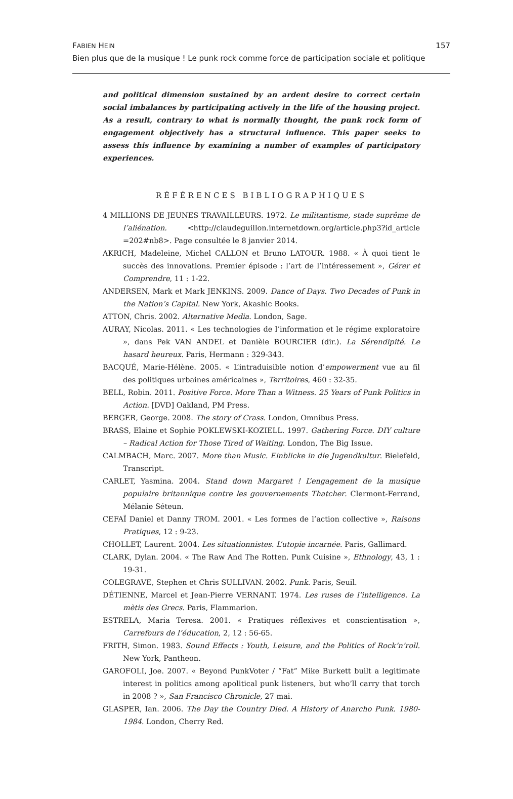157 FABIEN HEIN
Bien plus que de la musique ! Le punk rock comme force de participation sociale et politique
and political dimension sustained by an ardent desire to correct certain social imbalances by participating actively in the life of the housing project. As a result, contrary to what is normally thought, the punk rock form of engagement objectively has a structural influence. This paper seeks to assess this influence by examining a number of examples of participatory experiences.
RÉFÉRENCES BIBLIOGRAPHIQUES
4 MILLIONS DE JEUNES TRAVAILLEURS. 1972. Le militantisme, stade suprême de l’aliénation. <http://claudeguillon.internetdown.org/article.php3?id_article =202#nb8>. Page consultée le 8 janvier 2014.
AKRICH, Madeleine, Michel CALLON et Bruno LATOUR. 1988. « À quoi tient le succès des innovations. Premier épisode : l’art de l’intéressement », Gérer et Comprendre, 11 : 1-22.
ANDERSEN, Mark et Mark JENKINS. 2009. Dance of Days. Two Decades of Punk in the Nation’s Capital. New York, Akashic Books.
ATTON, Chris. 2002. Alternative Media. London, Sage.
AURAY, Nicolas. 2011. « Les technologies de l’information et le régime exploratoire », dans Pek VAN ANDEL et Danièle BOURCIER (dir.). La Sérendipité. Le hasard heureux. Paris, Hermann : 329-343.
BACQUÉ, Marie-Hélène. 2005. « L’intraduisible notion d’empowerment vue au fil des politiques urbaines américaines », Territoires, 460 : 32-35.
BELL, Robin. 2011. Positive Force. More Than a Witness. 25 Years of Punk Politics in Action. [DVD] Oakland, PM Press.
BERGER, George. 2008. The story of Crass. London, Omnibus Press.
BRASS, Elaine et Sophie POKLEWSKI-KOZIELL. 1997. Gathering Force. DIY culture – Radical Action for Those Tired of Waiting. London, The Big Issue.
CALMBACH, Marc. 2007. More than Music. Einblicke in die Jugendkultur. Bielefeld, Transcript.
CARLET, Yasmina. 2004. Stand down Margaret ! L’engagement de la musique populaire britannique contre les gouvernements Thatcher. Clermont-Ferrand, Mélanie Séteun.
CEFAÏ Daniel et Danny TROM. 2001. « Les formes de l’action collective », Raisons Pratiques, 12 : 9-23.
CHOLLET, Laurent. 2004. Les situationnistes. L’utopie incarnée. Paris, Gallimard.
CLARK, Dylan. 2004. « The Raw And The Rotten. Punk Cuisine », Ethnology, 43, 1 : 19-31.
COLEGRAVE, Stephen et Chris SULLIVAN. 2002. Punk. Paris, Seuil.
DÉTIENNE, Marcel et Jean-Pierre VERNANT. 1974. Les ruses de l’intelligence. La mètis des Grecs. Paris, Flammarion.
ESTRELA, Maria Teresa. 2001. « Pratiques réflexives et conscientisation », Carrefours de l’éducation, 2, 12 : 56-65.
FRITH, Simon. 1983. Sound Effects : Youth, Leisure, and the Politics of Rock’n’roll. New York, Pantheon.
GAROFOLI, Joe. 2007. « Beyond PunkVoter / “Fat” Mike Burkett built a legitimate interest in politics among apolitical punk listeners, but who’ll carry that torch in 2008 ? », San Francisco Chronicle, 27 mai.
GLASPER, Ian. 2006. The Day the Country Died. A History of Anarcho Punk. 1980-1984. London, Cherry Red.